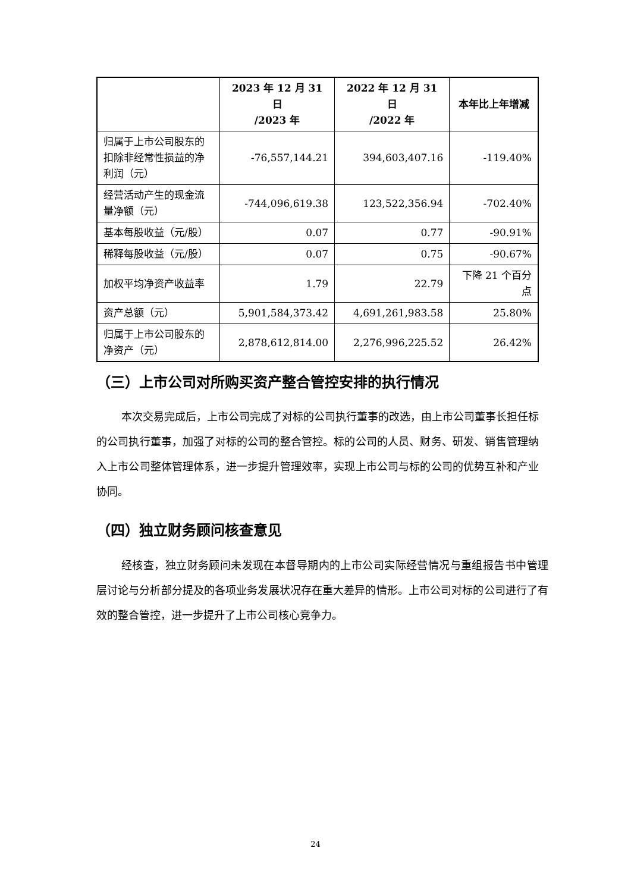| | 2023 年 12 月 31 日 /2023 年 | 2022 年 12 月 31 日 /2022 年 | 本年比上年增减 |
| --- | --- | --- | --- |
| 归属于上市公司股东的扣除非经常性损益的净利润（元） | -76,557,144.21 | 394,603,407.16 | -119.40% |
| 经营活动产生的现金流量净额（元） | -744,096,619.38 | 123,522,356.94 | -702.40% |
| 基本每股收益（元/股） | 0.07 | 0.77 | -90.91% |
| 稀释每股收益（元/股） | 0.07 | 0.75 | -90.67% |
| 加权平均净资产收益率 | 1.79 | 22.79 | 下降 21 个百分点 |
| 资产总额（元） | 5,901,584,373.42 | 4,691,261,983.58 | 25.80% |
| 归属于上市公司股东的净资产（元） | 2,878,612,814.00 | 2,276,996,225.52 | 26.42% |
（三）上市公司对所购买资产整合管控安排的执行情况
本次交易完成后，上市公司完成了对标的公司执行董事的改选，由上市公司董事长担任标的公司执行董事，加强了对标的公司的整合管控。标的公司的人员、财务、研发、销售管理纳入上市公司整体管理体系，进一步提升管理效率，实现上市公司与标的公司的优势互补和产业协同。
（四）独立财务顾问核查意见
经核查，独立财务顾问未发现在本督导期内的上市公司实际经营情况与重组报告书中管理层讨论与分析部分提及的各项业务发展状况存在重大差异的情形。上市公司对标的公司进行了有效的整合管控，进一步提升了上市公司核心竞争力。
24